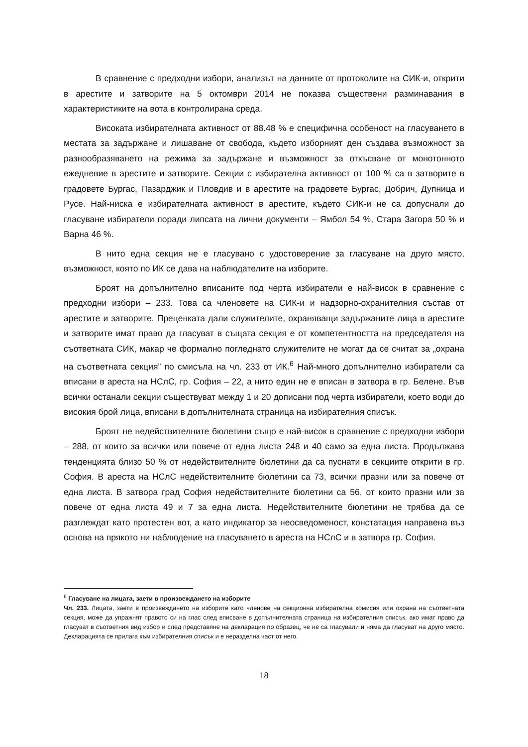В сравнение с предходни избори, анализът на данните от протоколите на СИК-и, открити в арестите и затворите на 5 октомври 2014 не показва съществени разминавания в характеристиките на вота в контролирана среда.
Високата избирателната активност от 88.48 % е специфична особеност на гласуването в местата за задържане и лишаване от свобода, където изборният ден създава възможност за разнообразяването на режима за задържане и възможност за откъсване от монотонното ежедневие в арестите и затворите. Секции с избирателна активност от 100 % са в затворите в градовете Бургас, Пазарджик и Пловдив и в арестите на градовете Бургас, Добрич, Дупница и Русе. Най-ниска е избирателната активност в арестите, където СИК-и не са допуснали до гласуване избиратели поради липсата на лични документи – Ямбол 54 %, Стара Загора 50 % и Варна 46 %.
В нито една секция не е гласувано с удостоверение за гласуване на друго място, възможност, която по ИК се дава на наблюдателите на изборите.
Броят на допълнително вписаните под черта избиратели е най-висок в сравнение с предходни избори – 233. Това са членовете на СИК-и и надзорно-охранителния състав от арестите и затворите. Преценката дали служителите, охраняващи задържаните лица в арестите и затворите имат право да гласуват в същата секция е от компетентността на председателя на съответната СИК, макар че формално погледнато служителите не могат да се считат за „охрана на съответната секция” по смисъла на чл. 233 от ИК.<sup>6</sup> Най-много допълнително избиратели са вписани в ареста на НСлС, гр. София – 22, а нито един не е вписан в затвора в гр. Белене. Във всички останали секции съществуват между 1 и 20 дописани под черта избиратели, което води до високия брой лица, вписани в допълнителната страница на избирателния списък.
Броят не недействителните бюлетини също е най-висок в сравнение с предходни избори – 288, от които за всички или повече от една листа 248 и 40 само за една листа. Продължава тенденцията близо 50 % от недействителните бюлетини да са пуснати в секциите открити в гр. София. В ареста на НСлС недействителните бюлетини са 73, всички празни или за повече от една листа. В затвора град София недействителните бюлетини са 56, от които празни или за повече от една листа 49 и 7 за една листа. Недействителните бюлетини не трябва да се разглеждат като протестен вот, а като индикатор за неосведоменост, констатация направена въз основа на прякото ни наблюдение на гласуването в ареста на НСлС и в затвора гр. София.
<sup>6</sup> Гласуване на лицата, заети в произвеждането на изборите
Чл. 233. Лицата, заети в произвеждането на изборите като членове на секционна избирателна комисия или охрана на съответната секция, може да упражнят правото си на глас след вписване в допълнителната страница на избирателния списък, ако имат право да гласуват в съответния вид избор и след представяне на декларация по образец, че не са гласували и няма да гласуват на друго място. Декларацията се прилага към избирателния списък и е неразделна част от него.
18